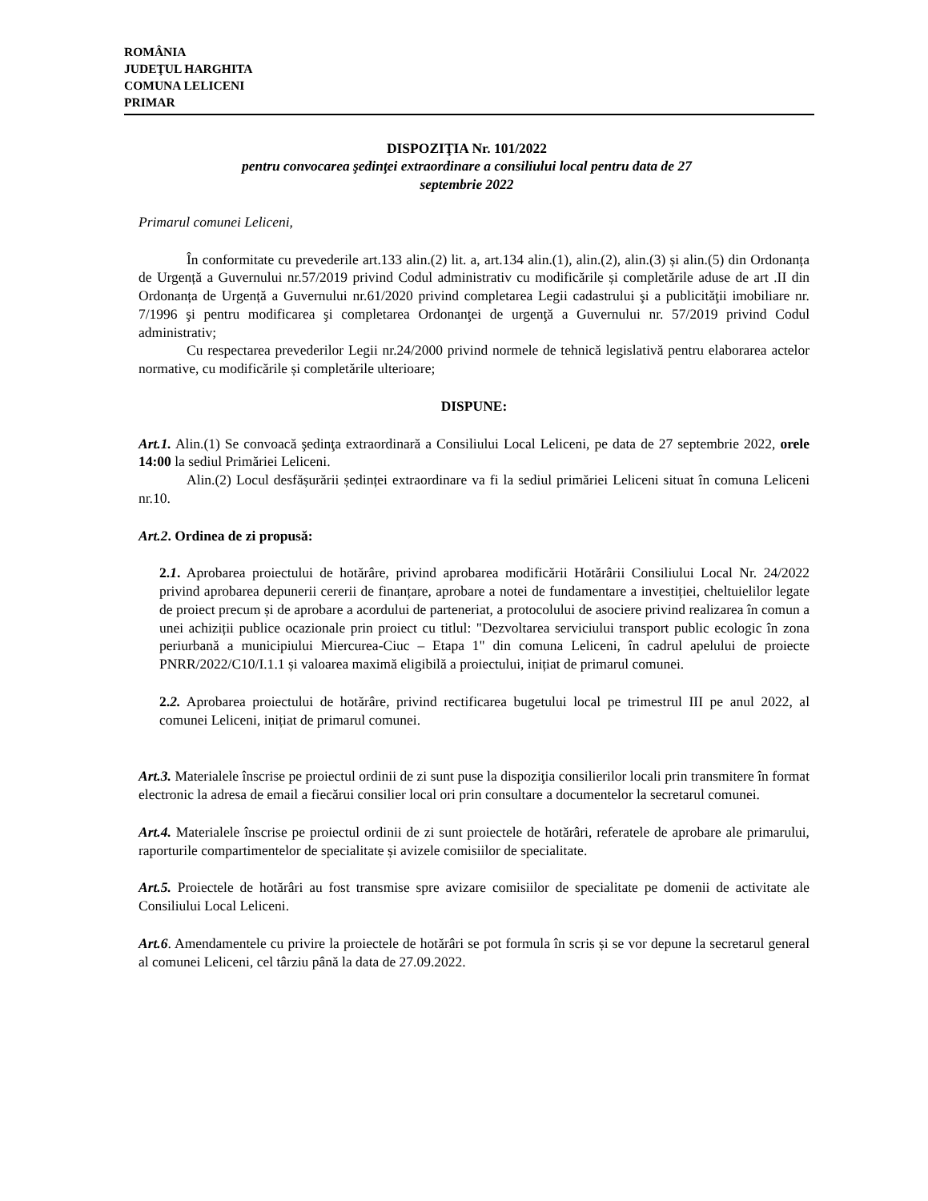ROMÂNIA
JUDEŢUL HARGHITA
COMUNA LELICENI
PRIMAR
DISPOZIŢIA Nr. 101/2022
pentru convocarea şedinţei extraordinare a consiliului local pentru data de 27
septembrie 2022
Primarul comunei Leliceni,
În conformitate cu prevederile art.133 alin.(2) lit. a, art.134 alin.(1), alin.(2), alin.(3) și alin.(5) din Ordonanța de Urgență a Guvernului nr.57/2019 privind Codul administrativ cu modificările și completările aduse de art .II din Ordonanța de Urgență a Guvernului nr.61/2020 privind completarea Legii cadastrului şi a publicităţii imobiliare nr. 7/1996 şi pentru modificarea şi completarea Ordonanţei de urgenţă a Guvernului nr. 57/2019 privind Codul administrativ;
Cu respectarea prevederilor Legii nr.24/2000 privind normele de tehnică legislativă pentru elaborarea actelor normative, cu modificările și completările ulterioare;
DISPUNE:
Art.1. Alin.(1) Se convoacă şedinţa extraordinară a Consiliului Local Leliceni, pe data de 27 septembrie 2022, orele 14:00 la sediul Primăriei Leliceni.
Alin.(2) Locul desfășurării ședinței extraordinare va fi la sediul primăriei Leliceni situat în comuna Leliceni nr.10.
Art.2. Ordinea de zi propusă:
2.1. Aprobarea proiectului de hotărâre, privind aprobarea modificării Hotărârii Consiliului Local Nr. 24/2022 privind aprobarea depunerii cererii de finanțare, aprobare a notei de fundamentare a investiției, cheltuielilor legate de proiect precum și de aprobare a acordului de parteneriat, a protocolului de asociere privind realizarea în comun a unei achiziții publice ocazionale prin proiect cu titlul: "Dezvoltarea serviciului transport public ecologic în zona periurbană a municipiului Miercurea-Ciuc – Etapa 1" din comuna Leliceni, în cadrul apelului de proiecte PNRR/2022/C10/I.1.1 și valoarea maximă eligibilă a proiectului, inițiat de primarul comunei.
2.2. Aprobarea proiectului de hotărâre, privind rectificarea bugetului local pe trimestrul III pe anul 2022, al comunei Leliceni, inițiat de primarul comunei.
Art.3. Materialele înscrise pe proiectul ordinii de zi sunt puse la dispoziţia consilierilor locali prin transmitere în format electronic la adresa de email a fiecărui consilier local ori prin consultare a documentelor la secretarul comunei.
Art.4. Materialele înscrise pe proiectul ordinii de zi sunt proiectele de hotărâri, referatele de aprobare ale primarului, raporturile compartimentelor de specialitate și avizele comisiilor de specialitate.
Art.5. Proiectele de hotărâri au fost transmise spre avizare comisiilor de specialitate pe domenii de activitate ale Consiliului Local Leliceni.
Art.6. Amendamentele cu privire la proiectele de hotărâri se pot formula în scris și se vor depune la secretarul general al comunei Leliceni, cel târziu până la data de 27.09.2022.